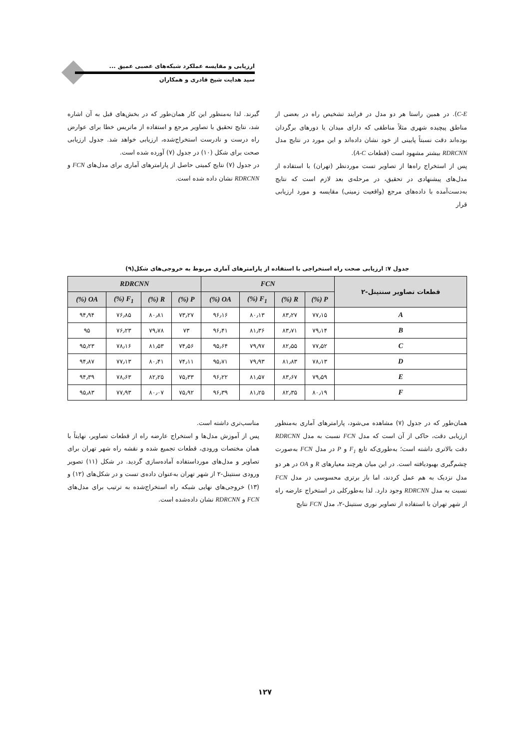ارزیابی و مقایسه عملکرد شبکه‌های عصبی عمیق ...
سید هدایت شیخ قادری و همکاران
C-E). در همین راستا هر دو مدل در فرایند تشخیص راه در بعضی از مناطق پیچیده شهری مثلاً مناطقی که دارای میدان یا دورهای برگردان بوده‌اند دقت نسبتاً پایینی از خود نشان داده‌اند و این مورد در نتایج مدل RDRCNN بیشتر مشهود است (قطعات A-C).
پس از استخراج راه‌ها از تصاویر تست موردنظر (تهران) با استفاده از مدل‌های پیشنهادی در تحقیق، در مرحله‌ی بعد لازم است که نتایج به‌دست‌آمده با داده‌های مرجع (واقعیت زمینی) مقایسه و مورد ارزیابی قرار
گیرند. لذا به‌منظور این کار همان‌طور که در بخش‌های قبل به آن اشاره شد، نتایج تحقیق با تصاویر مرجع و استفاده از ماتریس خطا برای عوارض راه درست و نادرست استخراج‌شده، ارزیابی خواهد شد. جدول ارزیابی صحت برای شکل (۱۰) در جدول (۷) آورده شده است.
در جدول (۷) نتایج کمیتی حاصل از پارامترهای آماری برای مدل‌های FCN و RDRCNN نشان داده شده است.
جدول ۷: ارزیابی صحت راه استخراجی با استفاده از پارامترهای آماری مربوط به خروجی‌های شکل(۹)
| قطعات تصاویر سنتینل-۲ | FCN | | | | RDRCNN | | | |
| --- | --- | --- | --- | --- | --- | --- | --- | --- |
| | P (%) | R (%) | F<sub>1</sub> (%) | OA (%) | P (%) | R (%) | F<sub>1</sub> (%) | OA (%) |
| A | ۷۷٫۱۵ | ۸۳٫۲۷ | ۸۰٫۱۳ | ۹۶٫۱۶ | ۷۳٫۲۷ | ۸۰٫۸۱ | ۷۶٫۸۵ | ۹۴٫۹۴ |
| B | ۷۹٫۱۴ | ۸۳٫۷۱ | ۸۱٫۳۶ | ۹۶٫۴۱ | ۷۳ | ۷۹٫۷۸ | ۷۶٫۲۳ | ۹۵ |
| C | ۷۷٫۵۲ | ۸۲٫۵۵ | ۷۹٫۹۷ | ۹۵٫۶۴ | ۷۴٫۵۶ | ۸۱٫۵۳ | ۷۸٫۱۶ | ۹۵٫۲۳ |
| D | ۷۸٫۱۳ | ۸۱٫۸۳ | ۷۹٫۹۳ | ۹۵٫۷۱ | ۷۴٫۱۱ | ۸۰٫۴۱ | ۷۷٫۱۳ | ۹۴٫۸۷ |
| E | ۷۹٫۵۹ | ۸۳٫۶۷ | ۸۱٫۵۷ | ۹۶٫۲۲ | ۷۵٫۳۳ | ۸۲٫۲۵ | ۷۸٫۶۳ | ۹۴٫۳۹ |
| F | ۸۰٫۱۹ | ۸۲٫۳۵ | ۸۱٫۲۵ | ۹۶٫۳۹ | ۷۵٫۹۲ | ۸۰٫۰۷ | ۷۷٫۹۳ | ۹۵٫۸۳ |
همان‌طور که در جدول (۷) مشاهده می‌شود، پارامترهای آماری به‌منظور ارزیابی دقت، حاکی از آن است که مدل FCN نسبت به مدل RDRCNN دقت بالاتری داشته است؛ به‌طوری‌که تابع F<sub>1</sub> و P در مدل FCN به‌صورت چشم‌گیری بهبودیافته است. در این میان هرچند معیارهای R و OA در هر دو مدل نزدیک به هم عمل کردند، اما باز برتری محسوسی در مدل FCN نسبت به مدل RDRCNN وجود دارد. لذا به‌طورکلی در استخراج عارضه راه از شهر تهران با استفاده از تصاویر نوری سنتینل-۲، مدل FCN نتایج
مناسب‌تری داشته است.
پس از آموزش مدل‌ها و استخراج عارضه راه از قطعات تصاویر، نهایتاً با همان مختصات ورودی، قطعات تجمیع شده و نقشه راه شهر تهران برای تصاویر و مدل‌های مورداستفاده آماده‌سازی گردید. در شکل (۱۱) تصویر ورودی سنتینل-۲ از شهر تهران به‌عنوان داده‌ی تست و در شکل‌های (۱۲) و (۱۳) خروجی‌های نهایی شبکه راه استخراج‌شده به ترتیب برای مدل‌های FCN و RDRCNN نشان داده‌شده است.
۱۲۷